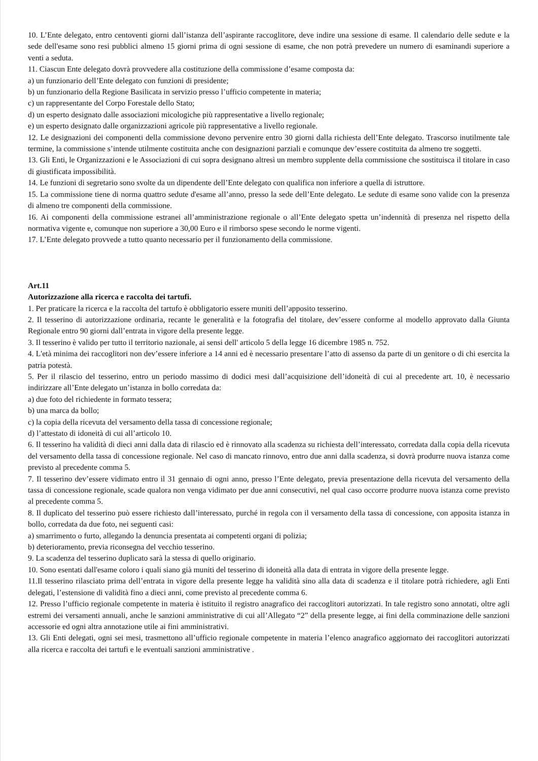10. L’Ente delegato, entro centoventi giorni dall’istanza dell’aspirante raccoglitore, deve indire una sessione di esame. Il calendario delle sedute e la sede dell'esame sono resi pubblici almeno 15 giorni prima di ogni sessione di esame, che non potrà prevedere un numero di esaminandi superiore a venti a seduta.
11. Ciascun Ente delegato dovrà provvedere alla costituzione della commissione d’esame composta da:
a) un funzionario dell’Ente delegato con funzioni di presidente;
b) un funzionario della Regione Basilicata in servizio presso l’ufficio competente in materia;
c) un rappresentante del Corpo Forestale dello Stato;
d) un esperto designato dalle associazioni micologiche più rappresentative a livello regionale;
e) un esperto designato dalle organizzazioni agricole più rappresentative a livello regionale.
12. Le designazioni dei componenti della commissione devono pervenire entro 30 giorni dalla richiesta dell’Ente delegato. Trascorso inutilmente tale termine, la commissione s’intende utilmente costituita anche con designazioni parziali e comunque dev’essere costituita da almeno tre soggetti.
13. Gli Enti, le Organizzazioni e le Associazioni di cui sopra designano altresì un membro supplente della commissione che sostituisca il titolare in caso di giustificata impossibilità.
14. Le funzioni di segretario sono svolte da un dipendente dell’Ente delegato con qualifica non inferiore a quella di istruttore.
15. La commissione tiene di norma quattro sedute d'esame all’anno, presso la sede dell’Ente delegato. Le sedute di esame sono valide con la presenza di almeno tre componenti della commissione.
16. Ai componenti della commissione estranei all’amministrazione regionale o all’Ente delegato spetta un’indennità di presenza nel rispetto della normativa vigente e, comunque non superiore a 30,00 Euro e il rimborso spese secondo le norme vigenti.
17. L’Ente delegato provvede a tutto quanto necessario per il funzionamento della commissione.
Art.11
Autorizzazione alla ricerca e raccolta dei tartufi.
1. Per praticare la ricerca e la raccolta del tartufo è obbligatorio essere muniti dell’apposito tesserino.
2. Il tesserino di autorizzazione ordinaria, recante le generalità e la fotografia del titolare, dev’essere conforme al modello approvato dalla Giunta Regionale entro 90 giorni dall’entrata in vigore della presente legge.
3. Il tesserino è valido per tutto il territorio nazionale, ai sensi dell' articolo 5 della legge 16 dicembre 1985 n. 752.
4. L'età minima dei raccoglitori non dev’essere inferiore a 14 anni ed è necessario presentare l’atto di assenso da parte di un genitore o di chi esercita la patria potestà.
5. Per il rilascio del tesserino, entro un periodo massimo di dodici mesi dall’acquisizione dell’idoneità di cui al precedente art. 10, è necessario indirizzare all’Ente delegato un’istanza in bollo corredata da:
a) due foto del richiedente in formato tessera;
b) una marca da bollo;
c) la copia della ricevuta del versamento della tassa di concessione regionale;
d) l’attestato di idoneità di cui all’articolo 10.
6. Il tesserino ha validità di dieci anni dalla data di rilascio ed è rinnovato alla scadenza su richiesta dell’interessato, corredata dalla copia della ricevuta del versamento della tassa di concessione regionale. Nel caso di mancato rinnovo, entro due anni dalla scadenza, si dovrà produrre nuova istanza come previsto al precedente comma 5.
7. Il tesserino dev’essere vidimato entro il 31 gennaio di ogni anno, presso l’Ente delegato, previa presentazione della ricevuta del versamento della tassa di concessione regionale, scade qualora non venga vidimato per due anni consecutivi, nel qual caso occorre produrre nuova istanza come previsto al precedente comma 5.
8. Il duplicato del tesserino può essere richiesto dall’interessato, purché in regola con il versamento della tassa di concessione, con apposita istanza in bollo, corredata da due foto, nei seguenti casi:
a) smarrimento o furto, allegando la denuncia presentata ai competenti organi di polizia;
b) deterioramento, previa riconsegna del vecchio tesserino.
9. La scadenza del tesserino duplicato sarà la stessa di quello originario.
10. Sono esentati dall'esame coloro i quali siano già muniti del tesserino di idoneità alla data di entrata in vigore della presente legge.
11.Il tesserino rilasciato prima dell’entrata in vigore della presente legge ha validità sino alla data di scadenza e il titolare potrà richiedere, agli Enti delegati, l’estensione di validità fino a dieci anni, come previsto al precedente comma 6.
12. Presso l’ufficio regionale competente in materia è istituito il registro anagrafico dei raccoglitori autorizzati. In tale registro sono annotati, oltre agli estremi dei versamenti annuali, anche le sanzioni amministrative di cui all’Allegato “2” della presente legge, ai fini della comminazione delle sanzioni accessorie ed ogni altra annotazione utile ai fini amministrativi.
13. Gli Enti delegati, ogni sei mesi, trasmettono all’ufficio regionale competente in materia l’elenco anagrafico aggiornato dei raccoglitori autorizzati alla ricerca e raccolta dei tartufi e le eventuali sanzioni amministrative .